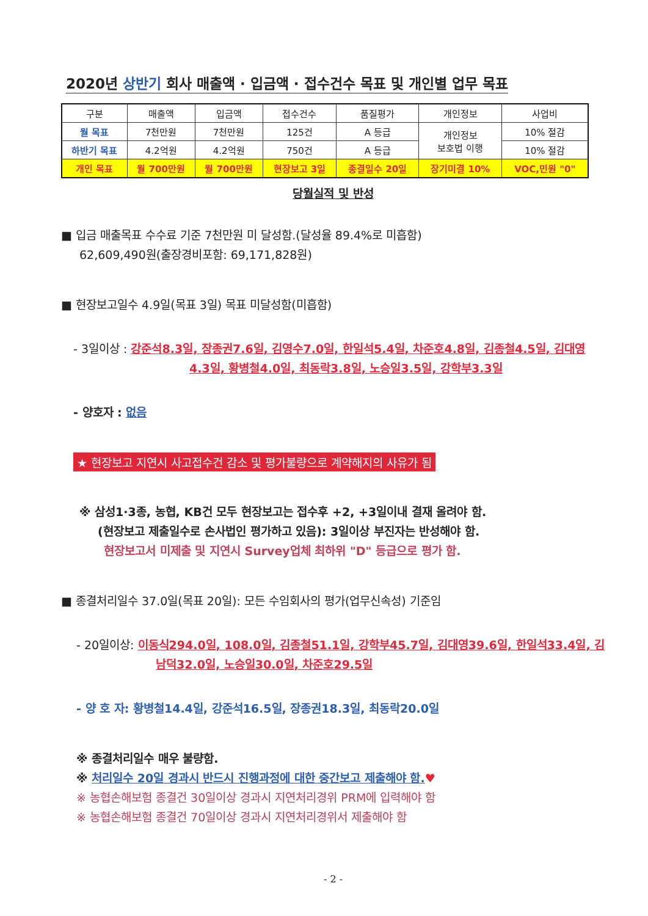2020년 상반기 회사 매출액 · 입금액 · 접수건수 목표 및 개인별 업무 목표
| 구분 | 매출액 | 입금액 | 접수건수 | 품질평가 | 개인정보 | 사업비 |
| 월 목표 | 7천만원 | 7천만원 | 125건 | A 등급 | 개인정보 보호법 이행 | 10% 절감 |
| 하반기 목표 | 4.2억원 | 4.2억원 | 750건 | A 등급 | | 10% 절감 |
| 개인 목표 | 월 700만원 | 월 700만원 | 현장보고 3일 | 종결일수 20일 | 장기미결 10% | VOC,민원 "0" |
당월실적 및 반성
■ 입금 매출목표 수수료 기준 7천만원 미 달성함.(달성율 89.4%로 미흡함)
62,609,490원(출장경비포함: 69,171,828원)
■ 현장보고일수 4.9일(목표 3일) 목표 미달성함(미흡함)
- 3일이상 : 강준석8.3일, 장종권7.6일, 김영수7.0일, 한일석5.4일, 차준호4.8일, 김종철4.5일, 김대영4.3일, 황병철4.0일, 최동락3.8일, 노승일3.5일, 강학부3.3일
- 양호자 : 없음
★ 현장보고 지연시 사고접수건 감소 및 평가불량으로 계약해지의 사유가 됨
※ 삼성1·3종, 농협, KB건 모두 현장보고는 접수후 +2, +3일이내 결재 올려야 함.
(현장보고 제출일수로 손사법인 평가하고 있음): 3일이상 부진자는 반성해야 함.
현장보고서 미제출 및 지연시 Survey업체 최하위 "D" 등급으로 평가 함.
■ 종결처리일수 37.0일(목표 20일): 모든 수임회사의 평가(업무신속성) 기준임
- 20일이상: 이동식294.0일, 108.0일, 김종철51.1일, 강학부45.7일, 김대영39.6일, 한일석33.4일, 김남덕32.0일, 노승일30.0일, 차준호29.5일
- 양 호 자: 황병철14.4일, 강준석16.5일, 장종권18.3일, 최동락20.0일
※ 종결처리일수 매우 불량함.
※ 처리일수 20일 경과시 반드시 진행과정에 대한 중간보고 제출해야 함.♥
※ 농협손해보험 종결건 30일이상 경과시 지연처리경위 PRM에 입력해야 함
※ 농협손해보험 종결건 70일이상 경과시 지연처리경위서 제출해야 함
- 2 -